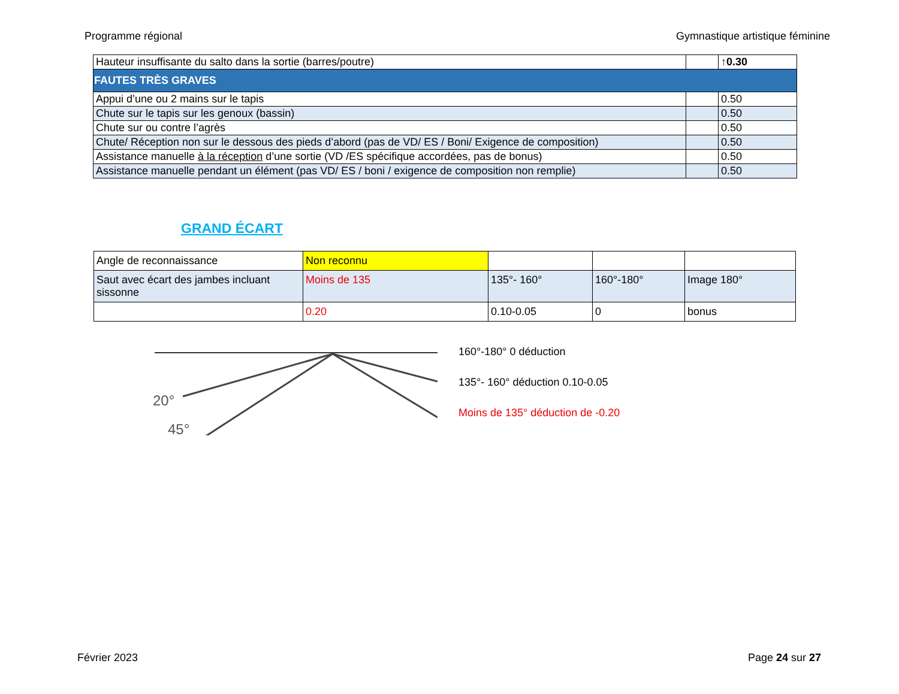Programme régional Gymnastique artistique féminine
| Hauteur insuffisante du salto dans la sortie (barres/poutre) | | ↑0.30 |
| FAUTES TRÈS GRAVES | | |
| Appui d’une ou 2 mains sur le tapis | | 0.50 |
| Chute sur le tapis sur les genoux (bassin) | | 0.50 |
| Chute sur ou contre l’agrès | | 0.50 |
| Chute/ Réception non sur le dessous des pieds d’abord (pas de VD/ ES / Boni/ Exigence de composition) | | 0.50 |
| Assistance manuelle à la réception d’une sortie (VD /ES spécifique accordées, pas de bonus) | | 0.50 |
| Assistance manuelle pendant un élément (pas VD/ ES / boni / exigence de composition non remplie) | | 0.50 |
GRAND ÉCART
| Angle de reconnaissance | Non reconnu | | | |
| Saut avec écart des jambes incluant sissonne | Moins de 135 | 135°- 160° | 160°-180° | Image 180° |
| | 0.20 | 0.10-0.05 | 0 | bonus |
20°
45°
160°-180° 0 déduction
135°- 160° déduction 0.10-0.05
Moins de 135° déduction de -0.20
Février 2023 Page 24 sur 27